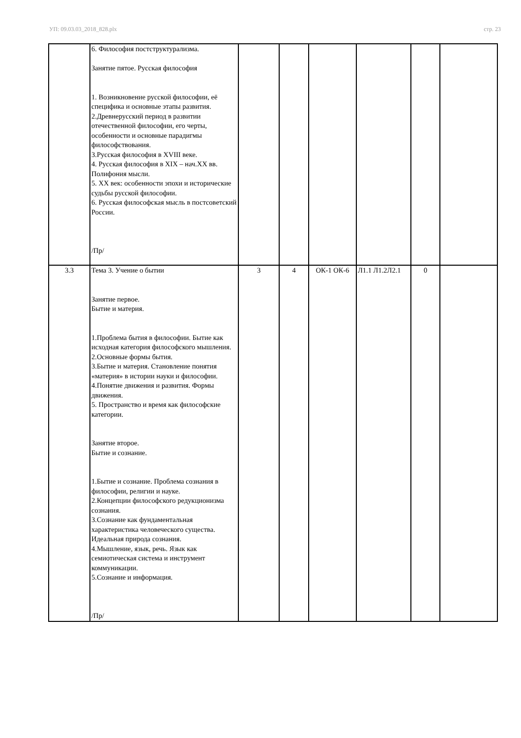УП: 09.03.03_2018_828.plx стр. 23
| | 6. Философия постструктурализма. Занятие пятое. Русская философия 1. Возникновение русской философии, её специфика и основные этапы развития. 2.Древнерусский период в развитии отечественной философии, его черты, особенности и основные парадигмы философствования. 3.Русская философия в XVIII веке. 4. Русская философия в XIX – нач.XX вв. Полифония мысли. 5. XX век: особенности эпохи и исторические судьбы русской философии. 6. Русская философская мысль в постсоветский России. /Пр/ | | | | | | |
| 3.3 | Тема 3. Учение о бытии Занятие первое. Бытие и материя. 1.Проблема бытия в философии. Бытие как исходная категория философского мышления. 2.Основные формы бытия. 3.Бытие и материя. Становление понятия «материя» в истории науки и философии. 4.Понятие движения и развития. Формы движения. 5. Пространство и время как философские категории. Занятие второе. Бытие и сознание. 1.Бытие и сознание. Проблема сознания в философии, религии и науке. 2.Концепции философского редукционизма сознания. 3.Сознание как фундаментальная характеристика человеческого существа. Идеальная природа сознания. 4.Мышление, язык, речь. Язык как семиотическая система и инструмент коммуникации. 5.Сознание и информация. /Пр/ | 3 | 4 | ОК-1 ОК-6 | Л1.1 Л1.2Л2.1 | 0 | |